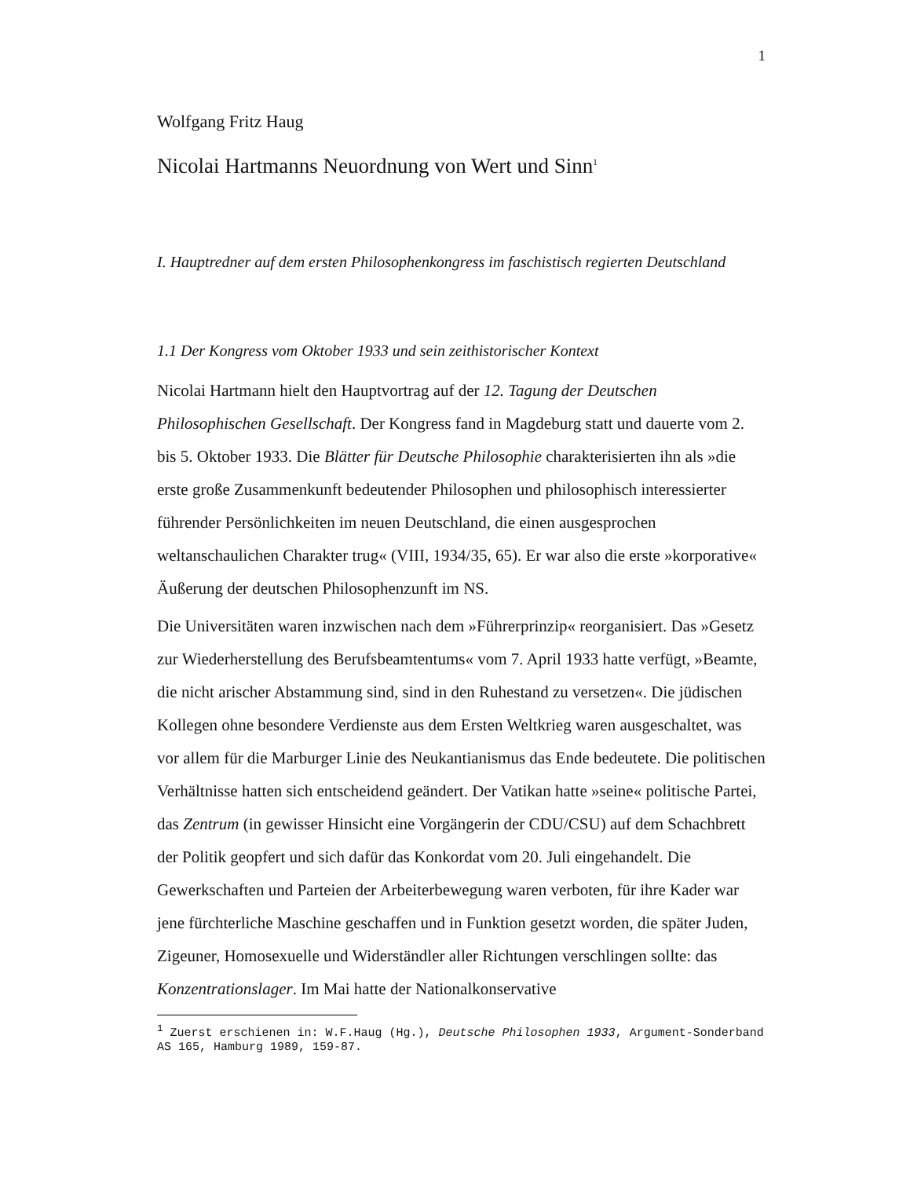1
Wolfgang Fritz Haug
Nicolai Hartmanns Neuordnung von Wert und Sinn<sup>1</sup>
I. Hauptredner auf dem ersten Philosophenkongress im faschistisch regierten Deutschland
1.1 Der Kongress vom Oktober 1933 und sein zeithistorischer Kontext
Nicolai Hartmann hielt den Hauptvortrag auf der 12. Tagung der Deutschen Philosophischen Gesellschaft. Der Kongress fand in Magdeburg statt und dauerte vom 2. bis 5. Oktober 1933. Die Blätter für Deutsche Philosophie charakterisierten ihn als »die erste große Zusammenkunft bedeutender Philosophen und philosophisch interessierter führender Persönlichkeiten im neuen Deutschland, die einen ausgesprochen weltanschaulichen Charakter trug« (VIII, 1934/35, 65). Er war also die erste »korporative« Äußerung der deutschen Philosophenzunft im NS.
Die Universitäten waren inzwischen nach dem »Führerprinzip« reorganisiert. Das »Gesetz zur Wiederherstellung des Berufsbeamtentums« vom 7. April 1933 hatte verfügt, »Beamte, die nicht arischer Abstammung sind, sind in den Ruhestand zu versetzen«. Die jüdischen Kollegen ohne besondere Verdienste aus dem Ersten Weltkrieg waren ausgeschaltet, was vor allem für die Marburger Linie des Neukantianismus das Ende bedeutete. Die politischen Verhältnisse hatten sich entscheidend geändert. Der Vatikan hatte »seine« politische Partei, das Zentrum (in gewisser Hinsicht eine Vorgängerin der CDU/CSU) auf dem Schachbrett der Politik geopfert und sich dafür das Konkordat vom 20. Juli eingehandelt. Die Gewerkschaften und Parteien der Arbeiterbewegung waren verboten, für ihre Kader war jene fürchterliche Maschine geschaffen und in Funktion gesetzt worden, die später Juden, Zigeuner, Homosexuelle und Widerständler aller Richtungen verschlingen sollte: das Konzentrationslager. Im Mai hatte der Nationalkonservative
<sup>1</sup> Zuerst erschienen in: W.F.Haug (Hg.), Deutsche Philosophen 1933, Argument-Sonderband AS 165, Hamburg 1989, 159-87.